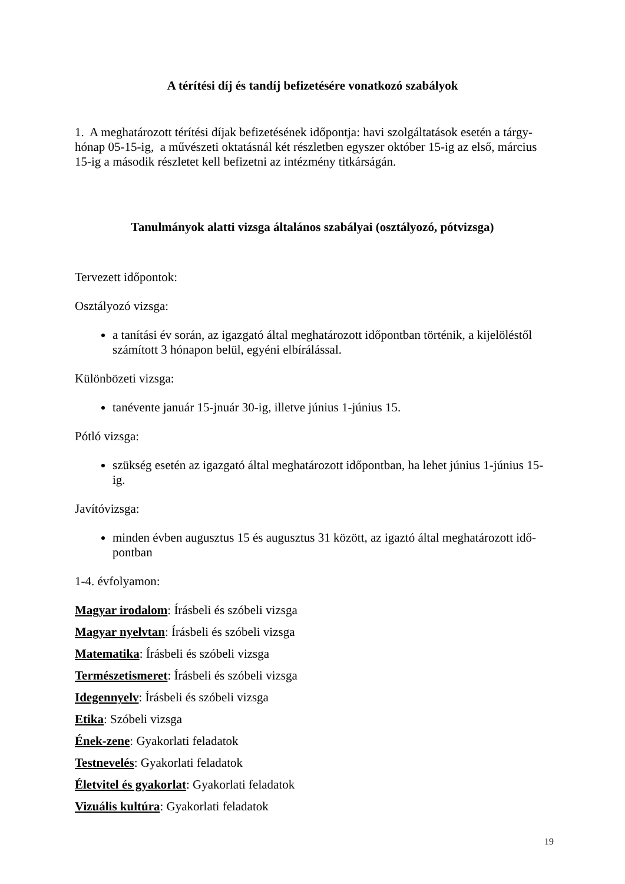A térítési díj és tandíj befizetésére vonatkozó szabályok
1. A meghatározott térítési díjak befizetésének időpontja: havi szolgáltatások esetén a tárgy-hónap 05-15-ig, a művészeti oktatásnál két részletben egyszer október 15-ig az első, március 15-ig a második részletet kell befizetni az intézmény titkárságán.
Tanulmányok alatti vizsga általános szabályai (osztályozó, pótvizsga)
Tervezett időpontok:
Osztályozó vizsga:
a tanítási év során, az igazgató által meghatározott időpontban történik, a kijelöléstől számított 3 hónapon belül, egyéni elbírálással.
Különbözeti vizsga:
tanévente január 15-jnuár 30-ig, illetve június 1-június 15.
Pótló vizsga:
szükség esetén az igazgató által meghatározott időpontban, ha lehet június 1-június 15-ig.
Javítóvizsga:
minden évben augusztus 15 és augusztus 31 között, az igaztó által meghatározott idő-pontban
1-4. évfolyamon:
Magyar irodalom: Írásbeli és szóbeli vizsga
Magyar nyelvtan: Írásbeli és szóbeli vizsga
Matematika: Írásbeli és szóbeli vizsga
Természetismeret: Írásbeli és szóbeli vizsga
Idegennyelv: Írásbeli és szóbeli vizsga
Etika: Szóbeli vizsga
Ének-zene: Gyakorlati feladatok
Testnevelés: Gyakorlati feladatok
Életvitel és gyakorlat: Gyakorlati feladatok
Vizuális kultúra: Gyakorlati feladatok
19